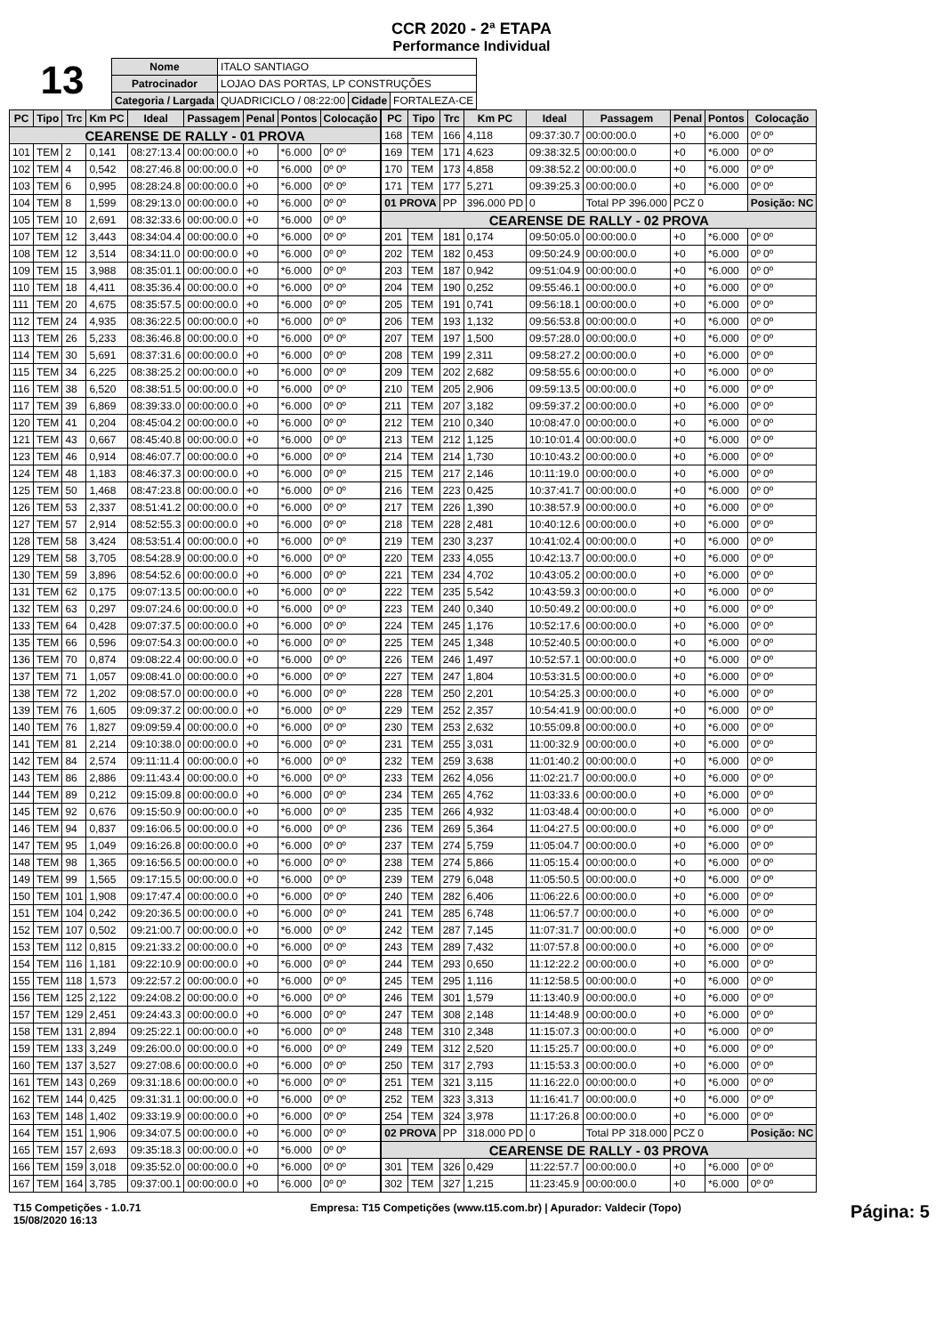CCR 2020 - 2ª ETAPA
Performance Individual
13
| Nome | ITALO SANTIAGO | | |
| Patrocinador | LOJAO DAS PORTAS, LP CONSTRUÇÕES | | |
| Categoria / Largada | QUADRICICLO / 08:22:00 | Cidade | FORTALEZA-CE |
| PC | Tipo | Trc | Km PC | Ideal | Passagem | Penal | Pontos | Colocação |
| --- | --- | --- | --- | --- | --- | --- | --- | --- |
| CEARENSE DE RALLY - 01 PROVA | | | | | | | | |
| 101 | TEM | 2 | 0,141 | 08:27:13.4 | 00:00:00.0 | +0 | *6.000 | 0º 0º |
| 102 | TEM | 4 | 0,542 | 08:27:46.8 | 00:00:00.0 | +0 | *6.000 | 0º 0º |
| 103 | TEM | 6 | 0,995 | 08:28:24.8 | 00:00:00.0 | +0 | *6.000 | 0º 0º |
| 104 | TEM | 8 | 1,599 | 08:29:13.0 | 00:00:00.0 | +0 | *6.000 | 0º 0º |
| 105 | TEM | 10 | 2,691 | 08:32:33.6 | 00:00:00.0 | +0 | *6.000 | 0º 0º |
| 107 | TEM | 12 | 3,443 | 08:34:04.4 | 00:00:00.0 | +0 | *6.000 | 0º 0º |
| 108 | TEM | 12 | 3,514 | 08:34:11.0 | 00:00:00.0 | +0 | *6.000 | 0º 0º |
| 109 | TEM | 15 | 3,988 | 08:35:01.1 | 00:00:00.0 | +0 | *6.000 | 0º 0º |
| 110 | TEM | 18 | 4,411 | 08:35:36.4 | 00:00:00.0 | +0 | *6.000 | 0º 0º |
| 111 | TEM | 20 | 4,675 | 08:35:57.5 | 00:00:00.0 | +0 | *6.000 | 0º 0º |
| 112 | TEM | 24 | 4,935 | 08:36:22.5 | 00:00:00.0 | +0 | *6.000 | 0º 0º |
| 113 | TEM | 26 | 5,233 | 08:36:46.8 | 00:00:00.0 | +0 | *6.000 | 0º 0º |
| 114 | TEM | 30 | 5,691 | 08:37:31.6 | 00:00:00.0 | +0 | *6.000 | 0º 0º |
| 115 | TEM | 34 | 6,225 | 08:38:25.2 | 00:00:00.0 | +0 | *6.000 | 0º 0º |
| 116 | TEM | 38 | 6,520 | 08:38:51.5 | 00:00:00.0 | +0 | *6.000 | 0º 0º |
| 117 | TEM | 39 | 6,869 | 08:39:33.0 | 00:00:00.0 | +0 | *6.000 | 0º 0º |
| 120 | TEM | 41 | 0,204 | 08:45:04.2 | 00:00:00.0 | +0 | *6.000 | 0º 0º |
| 121 | TEM | 43 | 0,667 | 08:45:40.8 | 00:00:00.0 | +0 | *6.000 | 0º 0º |
| 123 | TEM | 46 | 0,914 | 08:46:07.7 | 00:00:00.0 | +0 | *6.000 | 0º 0º |
| 124 | TEM | 48 | 1,183 | 08:46:37.3 | 00:00:00.0 | +0 | *6.000 | 0º 0º |
| 125 | TEM | 50 | 1,468 | 08:47:23.8 | 00:00:00.0 | +0 | *6.000 | 0º 0º |
| 126 | TEM | 53 | 2,337 | 08:51:41.2 | 00:00:00.0 | +0 | *6.000 | 0º 0º |
| 127 | TEM | 57 | 2,914 | 08:52:55.3 | 00:00:00.0 | +0 | *6.000 | 0º 0º |
| 128 | TEM | 58 | 3,424 | 08:53:51.4 | 00:00:00.0 | +0 | *6.000 | 0º 0º |
| 129 | TEM | 58 | 3,705 | 08:54:28.9 | 00:00:00.0 | +0 | *6.000 | 0º 0º |
| 130 | TEM | 59 | 3,896 | 08:54:52.6 | 00:00:00.0 | +0 | *6.000 | 0º 0º |
| 131 | TEM | 62 | 0,175 | 09:07:13.5 | 00:00:00.0 | +0 | *6.000 | 0º 0º |
| 132 | TEM | 63 | 0,297 | 09:07:24.6 | 00:00:00.0 | +0 | *6.000 | 0º 0º |
| 133 | TEM | 64 | 0,428 | 09:07:37.5 | 00:00:00.0 | +0 | *6.000 | 0º 0º |
| 135 | TEM | 66 | 0,596 | 09:07:54.3 | 00:00:00.0 | +0 | *6.000 | 0º 0º |
| 136 | TEM | 70 | 0,874 | 09:08:22.4 | 00:00:00.0 | +0 | *6.000 | 0º 0º |
| 137 | TEM | 71 | 1,057 | 09:08:41.0 | 00:00:00.0 | +0 | *6.000 | 0º 0º |
| 138 | TEM | 72 | 1,202 | 09:08:57.0 | 00:00:00.0 | +0 | *6.000 | 0º 0º |
| 139 | TEM | 76 | 1,605 | 09:09:37.2 | 00:00:00.0 | +0 | *6.000 | 0º 0º |
| 140 | TEM | 76 | 1,827 | 09:09:59.4 | 00:00:00.0 | +0 | *6.000 | 0º 0º |
| 141 | TEM | 81 | 2,214 | 09:10:38.0 | 00:00:00.0 | +0 | *6.000 | 0º 0º |
| 142 | TEM | 84 | 2,574 | 09:11:11.4 | 00:00:00.0 | +0 | *6.000 | 0º 0º |
| 143 | TEM | 86 | 2,886 | 09:11:43.4 | 00:00:00.0 | +0 | *6.000 | 0º 0º |
| 144 | TEM | 89 | 0,212 | 09:15:09.8 | 00:00:00.0 | +0 | *6.000 | 0º 0º |
| 145 | TEM | 92 | 0,676 | 09:15:50.9 | 00:00:00.0 | +0 | *6.000 | 0º 0º |
| 146 | TEM | 94 | 0,837 | 09:16:06.5 | 00:00:00.0 | +0 | *6.000 | 0º 0º |
| 147 | TEM | 95 | 1,049 | 09:16:26.8 | 00:00:00.0 | +0 | *6.000 | 0º 0º |
| 148 | TEM | 98 | 1,365 | 09:16:56.5 | 00:00:00.0 | +0 | *6.000 | 0º 0º |
| 149 | TEM | 99 | 1,565 | 09:17:15.5 | 00:00:00.0 | +0 | *6.000 | 0º 0º |
| 150 | TEM | 101 | 1,908 | 09:17:47.4 | 00:00:00.0 | +0 | *6.000 | 0º 0º |
| 151 | TEM | 104 | 0,242 | 09:20:36.5 | 00:00:00.0 | +0 | *6.000 | 0º 0º |
| 152 | TEM | 107 | 0,502 | 09:21:00.7 | 00:00:00.0 | +0 | *6.000 | 0º 0º |
| 153 | TEM | 112 | 0,815 | 09:21:33.2 | 00:00:00.0 | +0 | *6.000 | 0º 0º |
| 154 | TEM | 116 | 1,181 | 09:22:10.9 | 00:00:00.0 | +0 | *6.000 | 0º 0º |
| 155 | TEM | 118 | 1,573 | 09:22:57.2 | 00:00:00.0 | +0 | *6.000 | 0º 0º |
| 156 | TEM | 125 | 2,122 | 09:24:08.2 | 00:00:00.0 | +0 | *6.000 | 0º 0º |
| 157 | TEM | 129 | 2,451 | 09:24:43.3 | 00:00:00.0 | +0 | *6.000 | 0º 0º |
| 158 | TEM | 131 | 2,894 | 09:25:22.1 | 00:00:00.0 | +0 | *6.000 | 0º 0º |
| 159 | TEM | 133 | 3,249 | 09:26:00.0 | 00:00:00.0 | +0 | *6.000 | 0º 0º |
| 160 | TEM | 137 | 3,527 | 09:27:08.6 | 00:00:00.0 | +0 | *6.000 | 0º 0º |
| 161 | TEM | 143 | 0,269 | 09:31:18.6 | 00:00:00.0 | +0 | *6.000 | 0º 0º |
| 162 | TEM | 144 | 0,425 | 09:31:31.1 | 00:00:00.0 | +0 | *6.000 | 0º 0º |
| 163 | TEM | 148 | 1,402 | 09:33:19.9 | 00:00:00.0 | +0 | *6.000 | 0º 0º |
| 164 | TEM | 151 | 1,906 | 09:34:07.5 | 00:00:00.0 | +0 | *6.000 | 0º 0º |
| 165 | TEM | 157 | 2,693 | 09:35:18.3 | 00:00:00.0 | +0 | *6.000 | 0º 0º |
| 166 | TEM | 159 | 3,018 | 09:35:52.0 | 00:00:00.0 | +0 | *6.000 | 0º 0º |
| 167 | TEM | 164 | 3,785 | 09:37:00.1 | 00:00:00.0 | +0 | *6.000 | 0º 0º |
| PC | Tipo | Trc | Km PC | Ideal | Passagem | Penal | Pontos | Colocação |
| --- | --- | --- | --- | --- | --- | --- | --- | --- |
| 168 | TEM | 166 | 4,118 | 09:37:30.7 | 00:00:00.0 | +0 | *6.000 | 0º 0º |
| 169 | TEM | 171 | 4,623 | 09:38:32.5 | 00:00:00.0 | +0 | *6.000 | 0º 0º |
| 170 | TEM | 173 | 4,858 | 09:38:52.2 | 00:00:00.0 | +0 | *6.000 | 0º 0º |
| 171 | TEM | 177 | 5,271 | 09:39:25.3 | 00:00:00.0 | +0 | *6.000 | 0º 0º |
| 01 PROVA | | PP | 396.000 PD | 0 | Total PP 396.000 | PCZ 0 | | Posição: NC |
| CEARENSE DE RALLY - 02 PROVA | | | | | | | | |
| 201 | TEM | 181 | 0,174 | 09:50:05.0 | 00:00:00.0 | +0 | *6.000 | 0º 0º |
| 202 | TEM | 182 | 0,453 | 09:50:24.9 | 00:00:00.0 | +0 | *6.000 | 0º 0º |
| 203 | TEM | 187 | 0,942 | 09:51:04.9 | 00:00:00.0 | +0 | *6.000 | 0º 0º |
| 204 | TEM | 190 | 0,252 | 09:55:46.1 | 00:00:00.0 | +0 | *6.000 | 0º 0º |
| 205 | TEM | 191 | 0,741 | 09:56:18.1 | 00:00:00.0 | +0 | *6.000 | 0º 0º |
| 206 | TEM | 193 | 1,132 | 09:56:53.8 | 00:00:00.0 | +0 | *6.000 | 0º 0º |
| 207 | TEM | 197 | 1,500 | 09:57:28.0 | 00:00:00.0 | +0 | *6.000 | 0º 0º |
| 208 | TEM | 199 | 2,311 | 09:58:27.2 | 00:00:00.0 | +0 | *6.000 | 0º 0º |
| 209 | TEM | 202 | 2,682 | 09:58:55.6 | 00:00:00.0 | +0 | *6.000 | 0º 0º |
| 210 | TEM | 205 | 2,906 | 09:59:13.5 | 00:00:00.0 | +0 | *6.000 | 0º 0º |
| 211 | TEM | 207 | 3,182 | 09:59:37.2 | 00:00:00.0 | +0 | *6.000 | 0º 0º |
| 212 | TEM | 210 | 0,340 | 10:08:47.0 | 00:00:00.0 | +0 | *6.000 | 0º 0º |
| 213 | TEM | 212 | 1,125 | 10:10:01.4 | 00:00:00.0 | +0 | *6.000 | 0º 0º |
| 214 | TEM | 214 | 1,730 | 10:10:43.2 | 00:00:00.0 | +0 | *6.000 | 0º 0º |
| 215 | TEM | 217 | 2,146 | 10:11:19.0 | 00:00:00.0 | +0 | *6.000 | 0º 0º |
| 216 | TEM | 223 | 0,425 | 10:37:41.7 | 00:00:00.0 | +0 | *6.000 | 0º 0º |
| 217 | TEM | 226 | 1,390 | 10:38:57.9 | 00:00:00.0 | +0 | *6.000 | 0º 0º |
| 218 | TEM | 228 | 2,481 | 10:40:12.6 | 00:00:00.0 | +0 | *6.000 | 0º 0º |
| 219 | TEM | 230 | 3,237 | 10:41:02.4 | 00:00:00.0 | +0 | *6.000 | 0º 0º |
| 220 | TEM | 233 | 4,055 | 10:42:13.7 | 00:00:00.0 | +0 | *6.000 | 0º 0º |
| 221 | TEM | 234 | 4,702 | 10:43:05.2 | 00:00:00.0 | +0 | *6.000 | 0º 0º |
| 222 | TEM | 235 | 5,542 | 10:43:59.3 | 00:00:00.0 | +0 | *6.000 | 0º 0º |
| 223 | TEM | 240 | 0,340 | 10:50:49.2 | 00:00:00.0 | +0 | *6.000 | 0º 0º |
| 224 | TEM | 245 | 1,176 | 10:52:17.6 | 00:00:00.0 | +0 | *6.000 | 0º 0º |
| 225 | TEM | 245 | 1,348 | 10:52:40.5 | 00:00:00.0 | +0 | *6.000 | 0º 0º |
| 226 | TEM | 246 | 1,497 | 10:52:57.1 | 00:00:00.0 | +0 | *6.000 | 0º 0º |
| 227 | TEM | 247 | 1,804 | 10:53:31.5 | 00:00:00.0 | +0 | *6.000 | 0º 0º |
| 228 | TEM | 250 | 2,201 | 10:54:25.3 | 00:00:00.0 | +0 | *6.000 | 0º 0º |
| 229 | TEM | 252 | 2,357 | 10:54:41.9 | 00:00:00.0 | +0 | *6.000 | 0º 0º |
| 230 | TEM | 253 | 2,632 | 10:55:09.8 | 00:00:00.0 | +0 | *6.000 | 0º 0º |
| 231 | TEM | 255 | 3,031 | 11:00:32.9 | 00:00:00.0 | +0 | *6.000 | 0º 0º |
| 232 | TEM | 259 | 3,638 | 11:01:40.2 | 00:00:00.0 | +0 | *6.000 | 0º 0º |
| 233 | TEM | 262 | 4,056 | 11:02:21.7 | 00:00:00.0 | +0 | *6.000 | 0º 0º |
| 234 | TEM | 265 | 4,762 | 11:03:33.6 | 00:00:00.0 | +0 | *6.000 | 0º 0º |
| 235 | TEM | 266 | 4,932 | 11:03:48.4 | 00:00:00.0 | +0 | *6.000 | 0º 0º |
| 236 | TEM | 269 | 5,364 | 11:04:27.5 | 00:00:00.0 | +0 | *6.000 | 0º 0º |
| 237 | TEM | 274 | 5,759 | 11:05:04.7 | 00:00:00.0 | +0 | *6.000 | 0º 0º |
| 238 | TEM | 274 | 5,866 | 11:05:15.4 | 00:00:00.0 | +0 | *6.000 | 0º 0º |
| 239 | TEM | 279 | 6,048 | 11:05:50.5 | 00:00:00.0 | +0 | *6.000 | 0º 0º |
| 240 | TEM | 282 | 6,406 | 11:06:22.6 | 00:00:00.0 | +0 | *6.000 | 0º 0º |
| 241 | TEM | 285 | 6,748 | 11:06:57.7 | 00:00:00.0 | +0 | *6.000 | 0º 0º |
| 242 | TEM | 287 | 7,145 | 11:07:31.7 | 00:00:00.0 | +0 | *6.000 | 0º 0º |
| 243 | TEM | 289 | 7,432 | 11:07:57.8 | 00:00:00.0 | +0 | *6.000 | 0º 0º |
| 244 | TEM | 293 | 0,650 | 11:12:22.2 | 00:00:00.0 | +0 | *6.000 | 0º 0º |
| 245 | TEM | 295 | 1,116 | 11:12:58.5 | 00:00:00.0 | +0 | *6.000 | 0º 0º |
| 246 | TEM | 301 | 1,579 | 11:13:40.9 | 00:00:00.0 | +0 | *6.000 | 0º 0º |
| 247 | TEM | 308 | 2,148 | 11:14:48.9 | 00:00:00.0 | +0 | *6.000 | 0º 0º |
| 248 | TEM | 310 | 2,348 | 11:15:07.3 | 00:00:00.0 | +0 | *6.000 | 0º 0º |
| 249 | TEM | 312 | 2,520 | 11:15:25.7 | 00:00:00.0 | +0 | *6.000 | 0º 0º |
| 250 | TEM | 317 | 2,793 | 11:15:53.3 | 00:00:00.0 | +0 | *6.000 | 0º 0º |
| 251 | TEM | 321 | 3,115 | 11:16:22.0 | 00:00:00.0 | +0 | *6.000 | 0º 0º |
| 252 | TEM | 323 | 3,313 | 11:16:41.7 | 00:00:00.0 | +0 | *6.000 | 0º 0º |
| 254 | TEM | 324 | 3,978 | 11:17:26.8 | 00:00:00.0 | +0 | *6.000 | 0º 0º |
| 02 PROVA | | PP | 318.000 PD | 0 | Total PP 318.000 | PCZ 0 | | Posição: NC |
| CEARENSE DE RALLY - 03 PROVA | | | | | | | | |
| 301 | TEM | 326 | 0,429 | 11:22:57.7 | 00:00:00.0 | +0 | *6.000 | 0º 0º |
| 302 | TEM | 327 | 1,215 | 11:23:45.9 | 00:00:00.0 | +0 | *6.000 | 0º 0º |
T15 Competições - 1.0.71
15/08/2020 16:13 Empresa: T15 Competições (www.t15.com.br) | Apurador: Valdecir (Topo) Página: 5